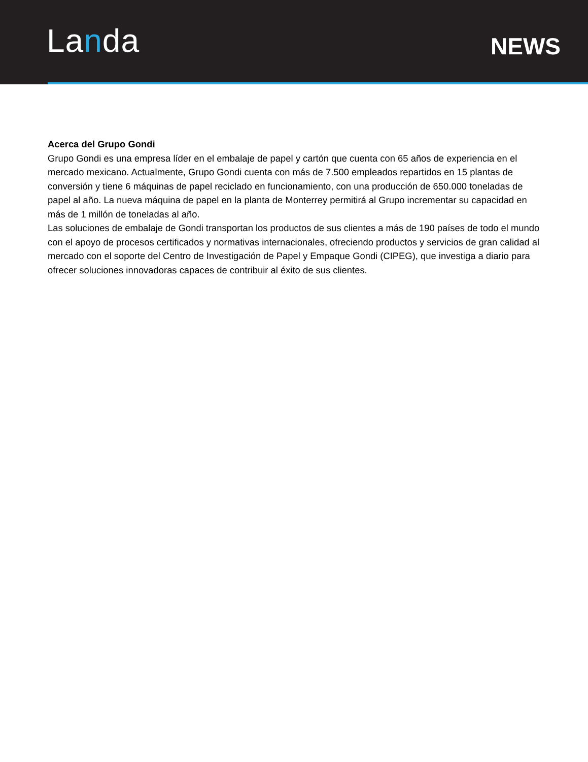Landa
NEWS
Acerca del Grupo Gondi
Grupo Gondi es una empresa líder en el embalaje de papel y cartón que cuenta con 65 años de experiencia en el mercado mexicano. Actualmente, Grupo Gondi cuenta con más de 7.500 empleados repartidos en 15 plantas de conversión y tiene 6 máquinas de papel reciclado en funcionamiento, con una producción de 650.000 toneladas de papel al año. La nueva máquina de papel en la planta de Monterrey permitirá al Grupo incrementar su capacidad en más de 1 millón de toneladas al año.
Las soluciones de embalaje de Gondi transportan los productos de sus clientes a más de 190 países de todo el mundo con el apoyo de procesos certificados y normativas internacionales, ofreciendo productos y servicios de gran calidad al mercado con el soporte del Centro de Investigación de Papel y Empaque Gondi (CIPEG), que investiga a diario para ofrecer soluciones innovadoras capaces de contribuir al éxito de sus clientes.